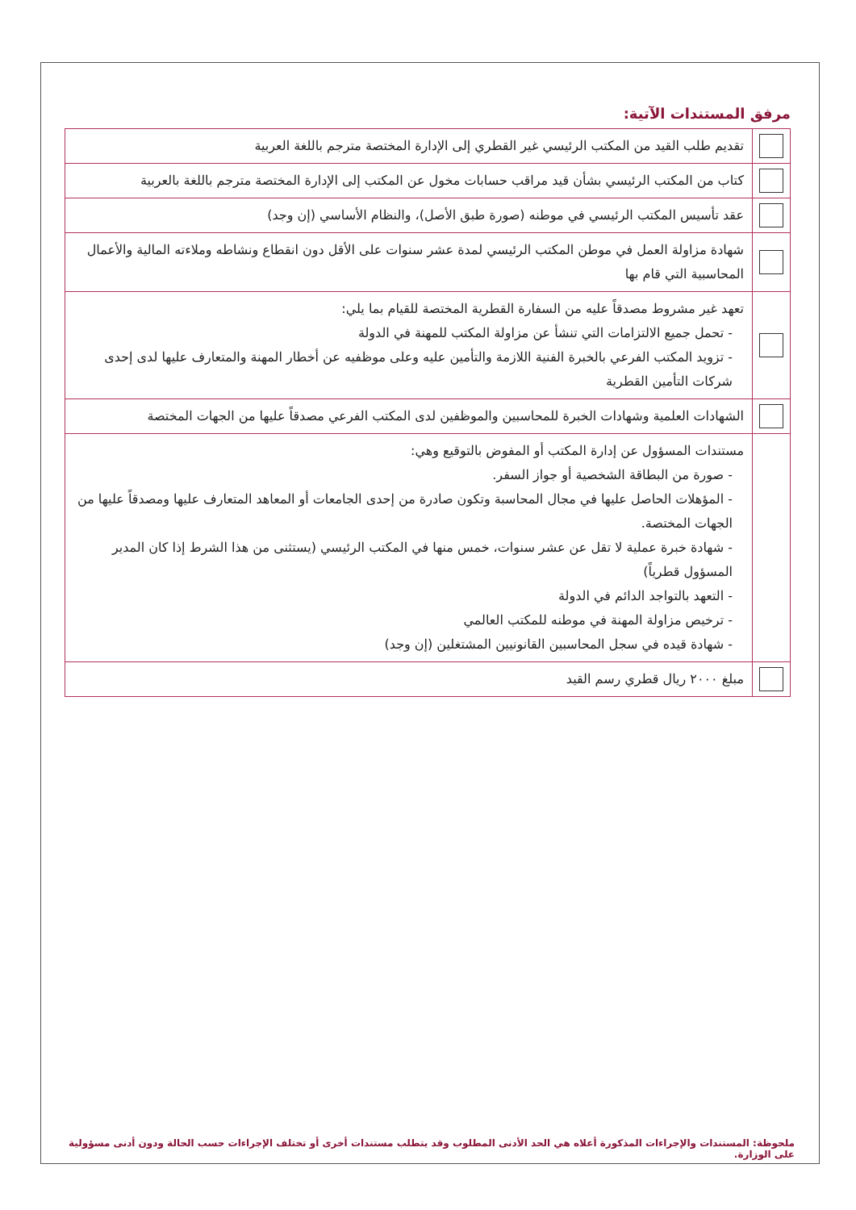مرفق المستندات الآتية:
| | تقديم طلب القيد من المكتب الرئيسي غير القطري إلى الإدارة المختصة مترجم باللغة العربية |
| | كتاب من المكتب الرئيسي بشأن قيد مراقب حسابات مخول عن المكتب إلى الإدارة المختصة مترجم باللغة بالعربية |
| | عقد تأسيس المكتب الرئيسي في موطنه (صورة طبق الأصل)، والنظام الأساسي (إن وجد) |
| | شهادة مزاولة العمل في موطن المكتب الرئيسي لمدة عشر سنوات على الأقل دون انقطاع ونشاطه وملاءته المالية والأعمال المحاسبية التي قام بها |
| | تعهد غير مشروط مصدقاً عليه من السفارة القطرية المختصة للقيام بما يلي: - تحمل جميع الالتزامات التي تنشأ عن مزاولة المكتب للمهنة في الدولة - تزويد المكتب الفرعي بالخبرة الفنية اللازمة والتأمين عليه وعلى موظفيه عن أخطار المهنة والمتعارف عليها لدى إحدى شركات التأمين القطرية |
| | الشهادات العلمية وشهادات الخبرة للمحاسبين والموظفين لدى المكتب الفرعي مصدقاً عليها من الجهات المختصة |
| | مستندات المسؤول عن إدارة المكتب أو المفوض بالتوقيع وهي: - صورة من البطاقة الشخصية أو جواز السفر. - المؤهلات الحاصل عليها في مجال المحاسبة وتكون صادرة من إحدى الجامعات أو المعاهد المتعارف عليها ومصدقاً عليها من الجهات المختصة. - شهادة خبرة عملية لا تقل عن عشر سنوات، خمس منها في المكتب الرئيسي (يستثنى من هذا الشرط إذا كان المدير المسؤول قطرياً) - التعهد بالتواجد الدائم في الدولة - ترخيص مزاولة المهنة في موطنه للمكتب العالمي - شهادة قيده في سجل المحاسبين القانونيين المشتغلين (إن وجد) |
| | مبلغ ٢٠٠٠ ريال قطري رسم القيد |
ملحوظة: المستندات والإجراءات المذكورة أعلاه هي الحد الأدنى المطلوب وقد يتطلب مستندات أخرى أو تختلف الإجراءات حسب الحالة ودون أدنى مسؤولية على الوزارة.